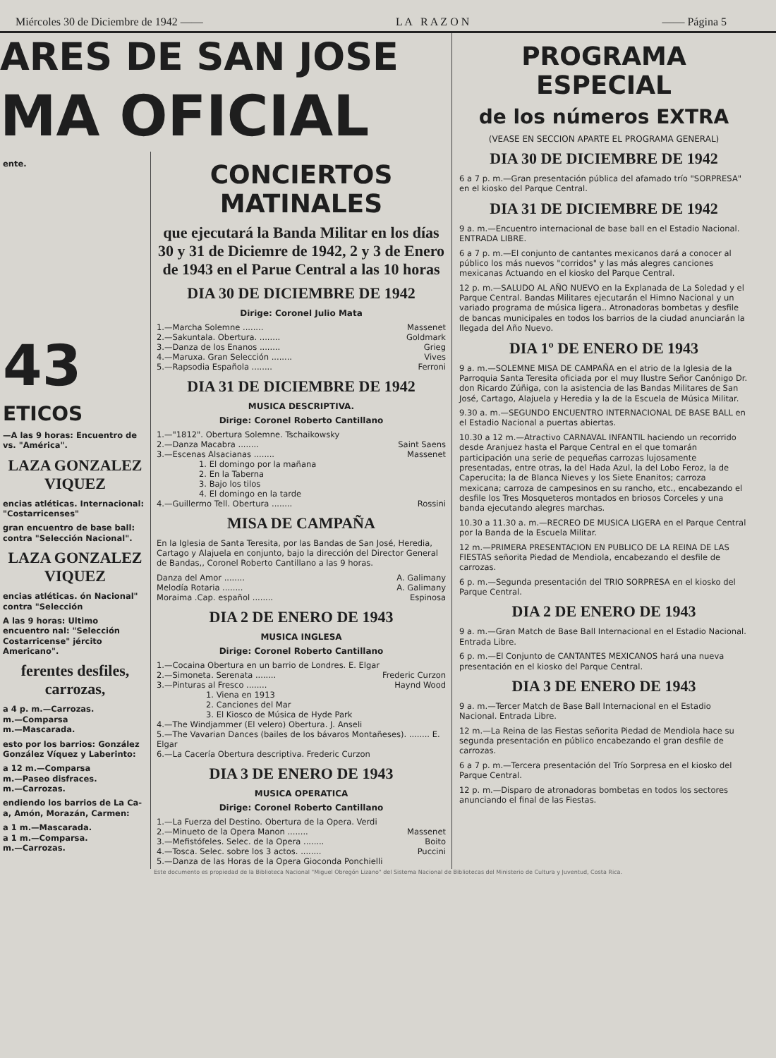Miércoles 30 de Diciembre de 1942 —— L A R A Z O N —— Página 5
ARES DE SAN JOSE
MA OFICIAL
ente.
43
ETICOS
—A las 9 horas: Encuentro de vs. "América".
LAZA GONZALEZ VIQUEZ
encias atléticas. Internacional: "Costarricenses"
gran encuentro de base ball: contra "Selección Nacional".
LAZA GONZALEZ VIQUEZ
encias atléticas. ón Nacional" contra "Selección
A las 9 horas: Ultimo encuentro nal: "Selección Costarricense" jército Americano".
ferentes desfiles, carrozas,
a 4 p. m.—Carrozas.
m.—Comparsa
m.—Mascarada.
esto por los barrios: González González Víquez y Laberinto:
a 12 m.—Comparsa
m.—Paseo disfraces.
m.—Carrozas.
endiendo los barrios de La Ca- a, Amón, Morazán, Carmen:
a 1 m.—Mascarada.
a 1 m.—Comparsa.
m.—Carrozas.
CONCIERTOS MATINALES
que ejecutará la Banda Militar en los días 30 y 31 de Diciemre de 1942, 2 y 3 de Enero de 1943 en el Parue Central a las 10 horas
DIA 30 DE DICIEMBRE DE 1942
Dirige: Coronel Julio Mata
1.—Marcha Solemne ........ Massenet
2.—Sakuntala. Obertura. ........ Goldmark
3.—Danza de los Enanos ........ Grieg
4.—Maruxa. Gran Selección ........ Vives
5.—Rapsodia Española ........ Ferroni
DIA 31 DE DICIEMBRE DE 1942
MUSICA DESCRIPTIVA.
Dirige: Coronel Roberto Cantillano
1.—"1812". Obertura Solemne. Tschaikowsky
2.—Danza Macabra ........ Saint Saens
3.—Escenas Alsacianas ........ Massenet
1. El domingo por la mañana
2. En la Taberna
3. Bajo los tilos
4. El domingo en la tarde
4.—Guillermo Tell. Obertura ........ Rossini
MISA DE CAMPAÑA
En la Iglesia de Santa Teresita, por las Bandas de San José, Heredia, Cartago y Alajuela en conjunto, bajo la dirección del Director General de Bandas,, Coronel Roberto Cantillano a las 9 horas.
Danza del Amor ........ A. Galimany
Melodía Rotaria ........ A. Galimany
Moraima .Cap. español ........ Espinosa
DIA 2 DE ENERO DE 1943
MUSICA INGLESA
Dirige: Coronel Roberto Cantillano
1.—Cocaina Obertura en un barrio de Londres. E. Elgar
2.—Simoneta. Serenata ........ Frederic Curzon
3.—Pinturas al Fresco ........ Haynd Wood
1. Viena en 1913
2. Canciones del Mar
3. El Kiosco de Música de Hyde Park
4.—The Windjammer (El velero) Obertura. J. Anseli
5.—The Vavarian Dances (bailes de los bávaros Montañeses). ........ E. Elgar
6.—La Cacería Obertura descriptiva. Frederic Curzon
DIA 3 DE ENERO DE 1943
MUSICA OPERATICA
Dirige: Coronel Roberto Cantillano
1.—La Fuerza del Destino. Obertura de la Opera. Verdi
2.—Minueto de la Opera Manon ........ Massenet
3.—Mefistófeles. Selec. de la Opera ........ Boito
4.—Tosca. Selec. sobre los 3 actos. ........ Puccini
5.—Danza de las Horas de la Opera Gioconda Ponchielli
PROGRAMA ESPECIAL
de los números EXTRA
(VEASE EN SECCION APARTE EL PROGRAMA GENERAL)
DIA 30 DE DICIEMBRE DE 1942
6 a 7 p. m.—Gran presentación pública del afamado trío "SORPRESA" en el kiosko del Parque Central.
DIA 31 DE DICIEMBRE DE 1942
9 a. m.—Encuentro internacional de base ball en el Estadio Nacional. ENTRADA LIBRE.
6 a 7 p. m.—El conjunto de cantantes mexicanos dará a conocer al público los más nuevos "corridos" y las más alegres canciones mexicanas Actuando en el kiosko del Parque Central.
12 p. m.—SALUDO AL AÑO NUEVO en la Explanada de La Soledad y el Parque Central. Bandas Militares ejecutarán el Himno Nacional y un variado programa de música ligera.. Atronadoras bombetas y desfile de bancas municipales en todos los barrios de la ciudad anunciarán la llegada del Año Nuevo.
DIA 1º DE ENERO DE 1943
9 a. m.—SOLEMNE MISA DE CAMPAÑA en el atrio de la Iglesia de la Parroquia Santa Teresita oficiada por el muy Ilustre Señor Canónigo Dr. don Ricardo Zúñiga, con la asistencia de las Bandas Militares de San José, Cartago, Alajuela y Heredia y la de la Escuela de Música Militar.
9.30 a. m.—SEGUNDO ENCUENTRO INTERNACIONAL DE BASE BALL en el Estadio Nacional a puertas abiertas.
10.30 a 12 m.—Atractivo CARNAVAL INFANTIL haciendo un recorrido desde Aranjuez hasta el Parque Central en el que tomarán participación una serie de pequeñas carrozas lujosamente presentadas, entre otras, la del Hada Azul, la del Lobo Feroz, la de Caperucita; la de Blanca Nieves y los Siete Enanitos; carroza mexicana; carroza de campesinos en su rancho, etc., encabezando el desfile los Tres Mosqueteros montados en briosos Corceles y una banda ejecutando alegres marchas.
10.30 a 11.30 a. m.—RECREO DE MUSICA LIGERA en el Parque Central por la Banda de la Escuela Militar.
12 m.—PRIMERA PRESENTACION EN PUBLICO DE LA REINA DE LAS FIESTAS señorita Piedad de Mendiola, encabezando el desfile de carrozas.
6 p. m.—Segunda presentación del TRIO SORPRESA en el kiosko del Parque Central.
DIA 2 DE ENERO DE 1943
9 a. m.—Gran Match de Base Ball Internacional en el Estadio Nacional. Entrada Libre.
6 p. m.—El Conjunto de CANTANTES MEXICANOS hará una nueva presentación en el kiosko del Parque Central.
DIA 3 DE ENERO DE 1943
9 a. m.—Tercer Match de Base Ball Internacional en el Estadio Nacional. Entrada Libre.
12 m.—La Reina de las Fiestas señorita Piedad de Mendiola hace su segunda presentación en público encabezando el gran desfile de carrozas.
6 a 7 p. m.—Tercera presentación del Trío Sorpresa en el kiosko del Parque Central.
12 p. m.—Disparo de atronadoras bombetas en todos los sectores anunciando el final de las Fiestas.
Este documento es propiedad de la Biblioteca Nacional "Miguel Obregón Lizano" del Sistema Nacional de Bibliotecas del Ministerio de Cultura y Juventud, Costa Rica.